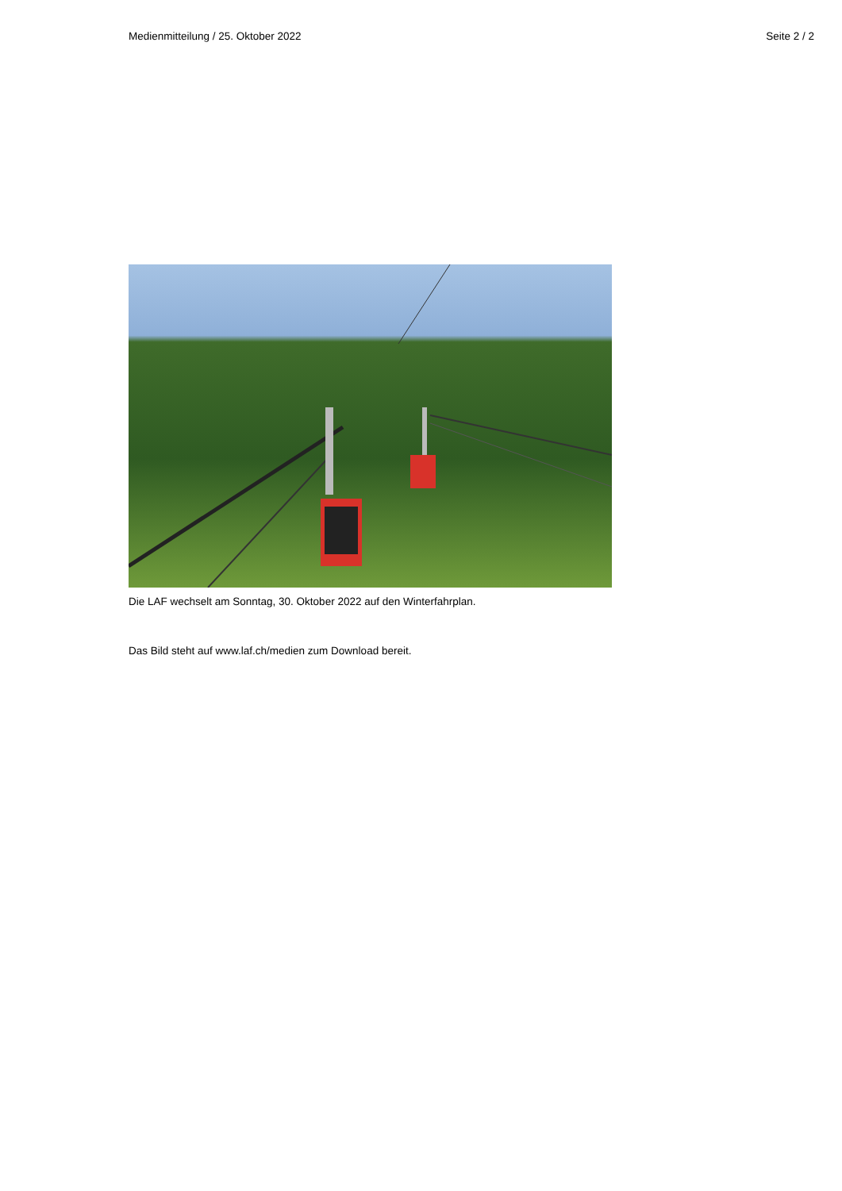Medienmitteilung / 25. Oktober 2022 Seite 2 / 2
Die LAF wechselt am Sonntag, 30. Oktober 2022 auf den Winterfahrplan.
Das Bild steht auf www.laf.ch/medien zum Download bereit.